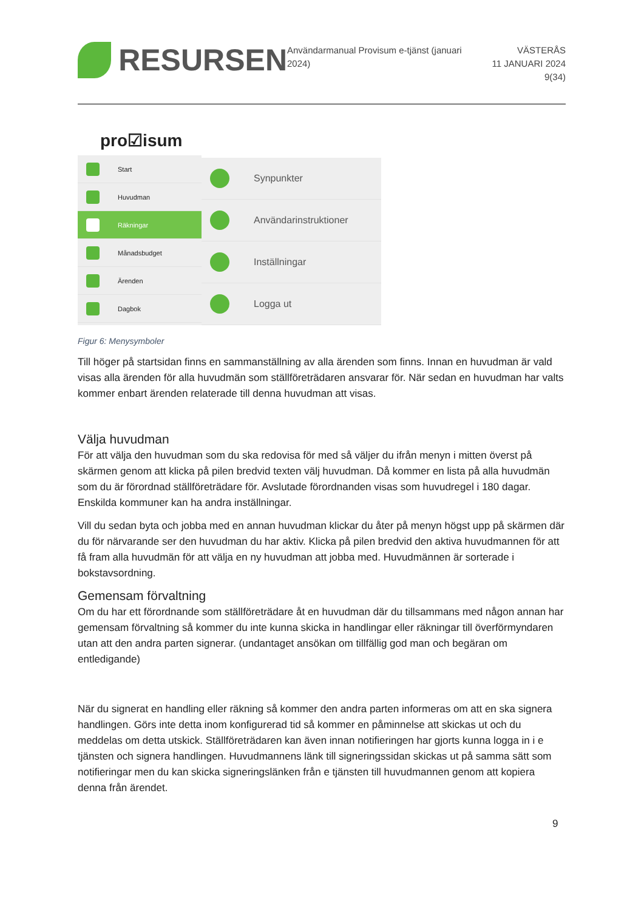RESURSEN
Användarmanual Provisum e-tjänst (januari 2024)
VÄSTERÅS
11 JANUARI 2024
9(34)
pro☑isum
Start
Huvudman
Räkningar
Månadsbudget
Ärenden
Dagbok
Synpunkter
Användarinstruktioner
Inställningar
Logga ut
Figur 6: Menysymboler
Till höger på startsidan finns en sammanställning av alla ärenden som finns. Innan en huvudman är vald visas alla ärenden för alla huvudmän som ställföreträdaren ansvarar för. När sedan en huvudman har valts kommer enbart ärenden relaterade till denna huvudman att visas.
Välja huvudman
För att välja den huvudman som du ska redovisa för med så väljer du ifrån menyn i mitten överst på skärmen genom att klicka på pilen bredvid texten välj huvudman. Då kommer en lista på alla huvudmän som du är förordnad ställföreträdare för. Avslutade förordnanden visas som huvudregel i 180 dagar. Enskilda kommuner kan ha andra inställningar.
Vill du sedan byta och jobba med en annan huvudman klickar du åter på menyn högst upp på skärmen där du för närvarande ser den huvudman du har aktiv. Klicka på pilen bredvid den aktiva huvudmannen för att få fram alla huvudmän för att välja en ny huvudman att jobba med. Huvudmännen är sorterade i bokstavsordning.
Gemensam förvaltning
Om du har ett förordnande som ställföreträdare åt en huvudman där du tillsammans med någon annan har gemensam förvaltning så kommer du inte kunna skicka in handlingar eller räkningar till överförmyndaren utan att den andra parten signerar. (undantaget ansökan om tillfällig god man och begäran om entledigande)
När du signerat en handling eller räkning så kommer den andra parten informeras om att en ska signera handlingen. Görs inte detta inom konfigurerad tid så kommer en påminnelse att skickas ut och du meddelas om detta utskick. Ställföreträdaren kan även innan notifieringen har gjorts kunna logga in i e tjänsten och signera handlingen. Huvudmannens länk till signeringssidan skickas ut på samma sätt som notifieringar men du kan skicka signeringslänken från e tjänsten till huvudmannen genom att kopiera denna från ärendet.
9